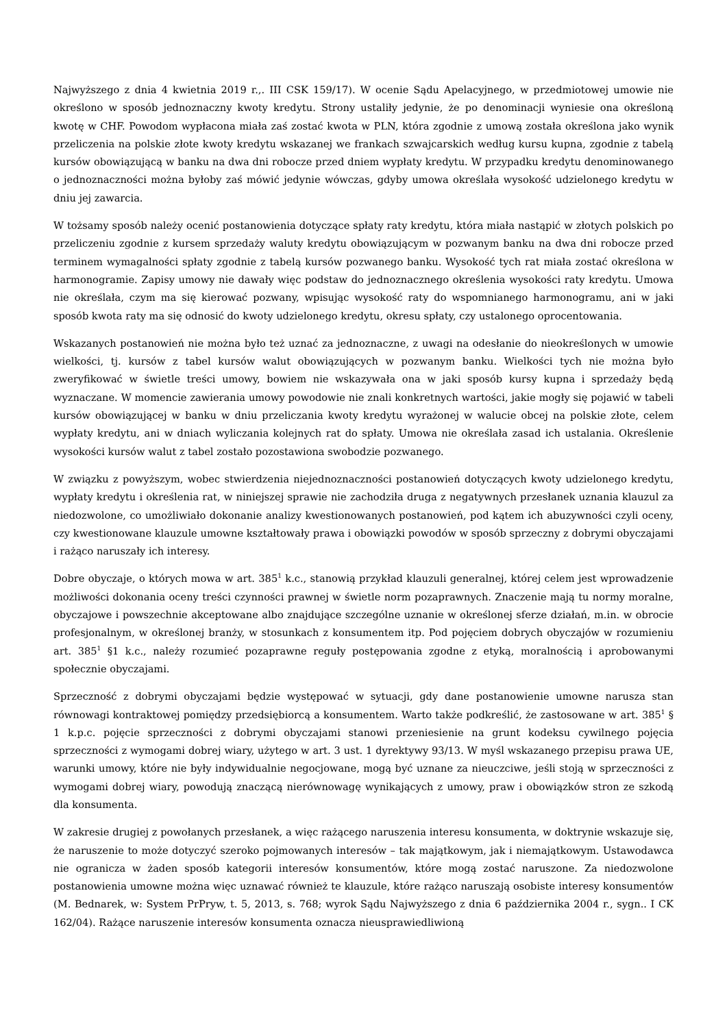Najwyższego z dnia 4 kwietnia 2019 r.,. III CSK 159/17). W ocenie Sądu Apelacyjnego, w przedmiotowej umowie nie określono w sposób jednoznaczny kwoty kredytu. Strony ustaliły jedynie, że po denominacji wyniesie ona określoną kwotę w CHF. Powodom wypłacona miała zaś zostać kwota w PLN, która zgodnie z umową została określona jako wynik przeliczenia na polskie złote kwoty kredytu wskazanej we frankach szwajcarskich według kursu kupna, zgodnie z tabelą kursów obowiązującą w banku na dwa dni robocze przed dniem wypłaty kredytu. W przypadku kredytu denominowanego o jednoznaczności można byłoby zaś mówić jedynie wówczas, gdyby umowa określała wysokość udzielonego kredytu w dniu jej zawarcia.
W tożsamy sposób należy ocenić postanowienia dotyczące spłaty raty kredytu, która miała nastąpić w złotych polskich po przeliczeniu zgodnie z kursem sprzedaży waluty kredytu obowiązującym w pozwanym banku na dwa dni robocze przed terminem wymagalności spłaty zgodnie z tabelą kursów pozwanego banku. Wysokość tych rat miała zostać określona w harmonogramie. Zapisy umowy nie dawały więc podstaw do jednoznacznego określenia wysokości raty kredytu. Umowa nie określała, czym ma się kierować pozwany, wpisując wysokość raty do wspomnianego harmonogramu, ani w jaki sposób kwota raty ma się odnosić do kwoty udzielonego kredytu, okresu spłaty, czy ustalonego oprocentowania.
Wskazanych postanowień nie można było też uznać za jednoznaczne, z uwagi na odesłanie do nieokreślonych w umowie wielkości, tj. kursów z tabel kursów walut obowiązujących w pozwanym banku. Wielkości tych nie można było zweryfikować w świetle treści umowy, bowiem nie wskazywała ona w jaki sposób kursy kupna i sprzedaży będą wyznaczane. W momencie zawierania umowy powodowie nie znali konkretnych wartości, jakie mogły się pojawić w tabeli kursów obowiązującej w banku w dniu przeliczania kwoty kredytu wyrażonej w walucie obcej na polskie złote, celem wypłaty kredytu, ani w dniach wyliczania kolejnych rat do spłaty. Umowa nie określała zasad ich ustalania. Określenie wysokości kursów walut z tabel zostało pozostawiona swobodzie pozwanego.
W związku z powyższym, wobec stwierdzenia niejednoznaczności postanowień dotyczących kwoty udzielonego kredytu, wypłaty kredytu i określenia rat, w niniejszej sprawie nie zachodziła druga z negatywnych przesłanek uznania klauzul za niedozwolone, co umożliwiało dokonanie analizy kwestionowanych postanowień, pod kątem ich abuzywności czyli oceny, czy kwestionowane klauzule umowne kształtowały prawa i obowiązki powodów w sposób sprzeczny z dobrymi obyczajami i rażąco naruszały ich interesy.
Dobre obyczaje, o których mowa w art. 385<sup>1</sup> k.c., stanowią przykład klauzuli generalnej, której celem jest wprowadzenie możliwości dokonania oceny treści czynności prawnej w świetle norm pozaprawnych. Znaczenie mają tu normy moralne, obyczajowe i powszechnie akceptowane albo znajdujące szczególne uznanie w określonej sferze działań, m.in. w obrocie profesjonalnym, w określonej branży, w stosunkach z konsumentem itp. Pod pojęciem dobrych obyczajów w rozumieniu art. 385<sup>1</sup> §1 k.c., należy rozumieć pozaprawne reguły postępowania zgodne z etyką, moralnością i aprobowanymi społecznie obyczajami.
Sprzeczność z dobrymi obyczajami będzie występować w sytuacji, gdy dane postanowienie umowne narusza stan równowagi kontraktowej pomiędzy przedsiębiorcą a konsumentem. Warto także podkreślić, że zastosowane w art. 385<sup>1</sup> § 1 k.p.c. pojęcie sprzeczności z dobrymi obyczajami stanowi przeniesienie na grunt kodeksu cywilnego pojęcia sprzeczności z wymogami dobrej wiary, użytego w art. 3 ust. 1 dyrektywy 93/13. W myśl wskazanego przepisu prawa UE, warunki umowy, które nie były indywidualnie negocjowane, mogą być uznane za nieuczciwe, jeśli stoją w sprzeczności z wymogami dobrej wiary, powodują znaczącą nierównowagę wynikających z umowy, praw i obowiązków stron ze szkodą dla konsumenta.
W zakresie drugiej z powołanych przesłanek, a więc rażącego naruszenia interesu konsumenta, w doktrynie wskazuje się, że naruszenie to może dotyczyć szeroko pojmowanych interesów – tak majątkowym, jak i niemajątkowym. Ustawodawca nie ogranicza w żaden sposób kategorii interesów konsumentów, które mogą zostać naruszone. Za niedozwolone postanowienia umowne można więc uznawać również te klauzule, które rażąco naruszają osobiste interesy konsumentów (M. Bednarek, w: System PrPryw, t. 5, 2013, s. 768; wyrok Sądu Najwyższego z dnia 6 października 2004 r., sygn.. I CK 162/04). Rażące naruszenie interesów konsumenta oznacza nieusprawiedliwioną